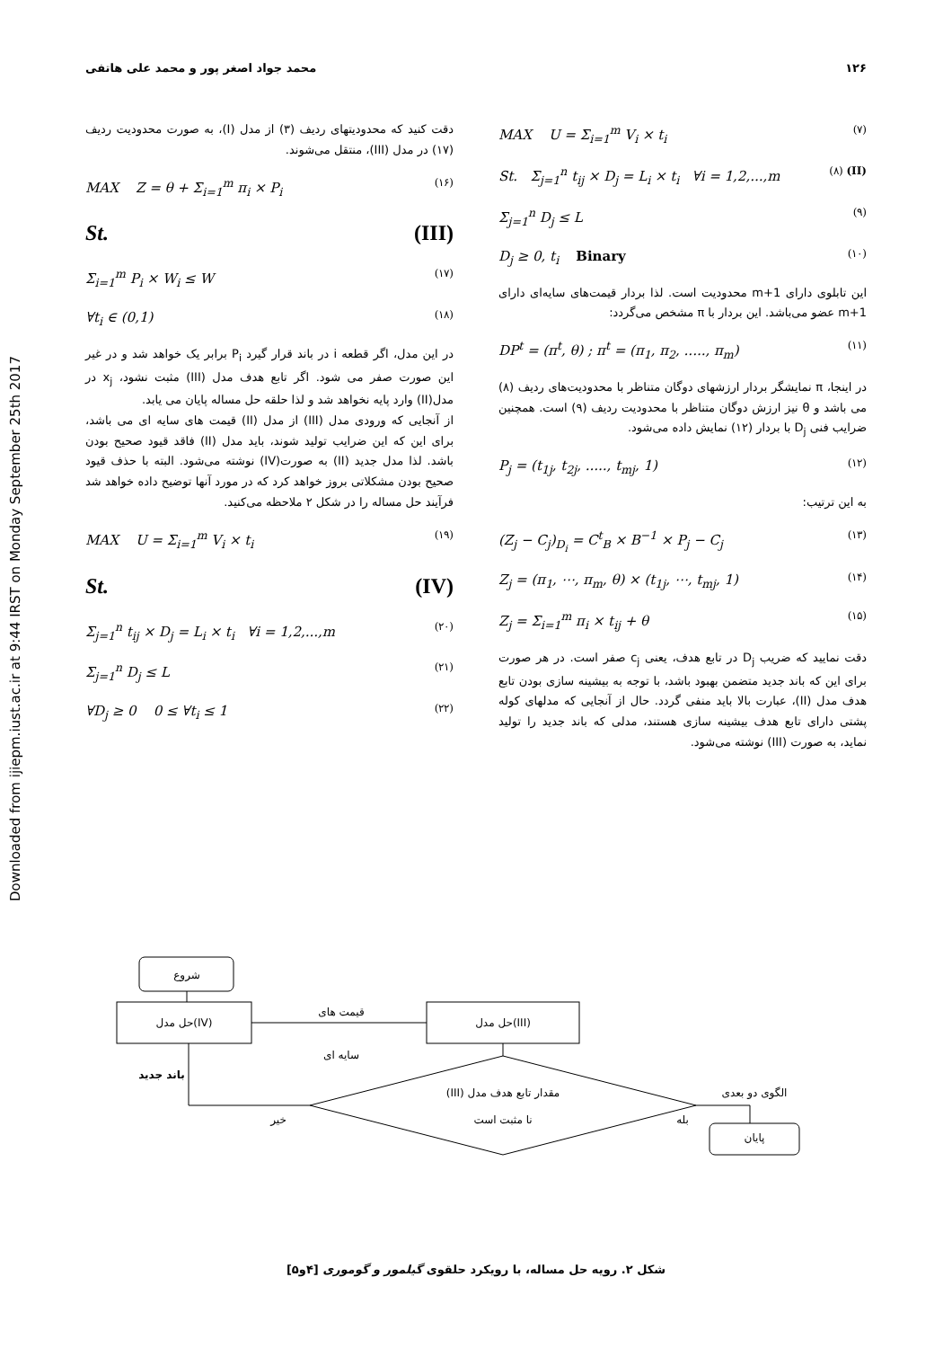Downloaded from ijiepm.iust.ac.ir at 9:44 IRST on Monday September 25th 2017
۱۲۶ محمد جواد اصغر پور و محمد علی هاتفی
MAX U = Σ<sub>i=1</sub><sup>m</sup> V<sub>i</sub> × t<sub>i</sub> (۷)
St. Σ<sub>j=1</sub><sup>n</sup> t<sub>ij</sub> × D<sub>j</sub> = L<sub>i</sub> × t<sub>i</sub> ∀i = 1,2,...,m (۸) (II)
Σ<sub>j=1</sub><sup>n</sup> D<sub>j</sub> ≤ L (۹)
D<sub>j</sub> ≥ 0, t<sub>i</sub> Binary (۱۰)
این تابلوی دارای m+1 محدودیت است. لذا بردار قیمت‌های سایه‌ای دارای m+1 عضو می‌باشد. این بردار با π مشخص می‌گردد:
DP<sup>t</sup> = (π<sup>t</sup>, θ) ; π<sup>t</sup> = (π<sub>1</sub>, π<sub>2</sub>, ....., π<sub>m</sub>) (۱۱)
در اینجا، π نمایشگر بردار ارزشهای دوگان متناظر با محدودیت‌های ردیف (۸) می باشد و θ نیز ارزش دوگان متناظر با محدودیت ردیف (۹) است. همچنین ضرایب فنی D<sub>j</sub> با بردار (۱۲) نمایش داده می‌شود.
P<sub>j</sub> = (t<sub>1j</sub>, t<sub>2j</sub>, ....., t<sub>mj</sub>, 1) (۱۲)
به این ترتیب:
(Z<sub>j</sub> − C<sub>j</sub>)<sub>D<sub>i</sub></sub> = C<sup>t</sup><sub>B</sub> × B<sup>−1</sup> × P<sub>j</sub> − C<sub>j</sub> (۱۳)
Z<sub>j</sub> = (π<sub>1</sub>, ⋯, π<sub>m</sub>, θ) × (t<sub>1j</sub>, ⋯, t<sub>mj</sub>, 1) (۱۴)
Z<sub>j</sub> = Σ<sub>i=1</sub><sup>m</sup> π<sub>i</sub> × t<sub>ij</sub> + θ (۱۵)
دقت نمایید که ضریب D<sub>j</sub> در تابع هدف، یعنی c<sub>j</sub> صفر است. در هر صورت برای این که باند جدید متضمن بهبود باشد، با توجه به بیشینه سازی بودن تابع هدف مدل (II)، عبارت بالا باید منفی گردد. حال از آنجایی که مدلهای کوله پشتی دارای تابع هدف بیشینه سازی هستند، مدلی که باند جدید را تولید نماید، به صورت (III) نوشته می‌شود.
دقت کنید که محدودیتهای ردیف (۳) از مدل (I)، به صورت محدودیت ردیف (۱۷) در مدل (III)، منتقل می‌شوند.
MAX Z = θ + Σ<sub>i=1</sub><sup>m</sup> π<sub>i</sub> × P<sub>i</sub> (۱۶)
St. (III)
Σ<sub>i=1</sub><sup>m</sup> P<sub>i</sub> × W<sub>i</sub> ≤ W (۱۷)
∀t<sub>i</sub> ∈ (0,1) (۱۸)
در این مدل، اگر قطعه i در باند قرار گیرد P<sub>i</sub> برابر یک خواهد شد و در غیر این صورت صفر می شود. اگر تابع هدف مدل (III) مثبت نشود، x<sub>j</sub> در مدل(II) وارد پایه نخواهد شد و لذا حلقه حل مساله پایان می یابد.
از آنجایی که ورودی مدل (III) از مدل (II) قیمت های سایه ای می باشد، برای این که این ضرایب تولید شوند، باید مدل (II) فاقد قیود صحیح بودن باشد. لذا مدل جدید (II) به صورت(IV) نوشته می‌شود. البته با حذف قیود صحیح بودن مشکلاتی بروز خواهد کرد که در مورد آنها توضیح داده خواهد شد فرآیند حل مساله را در شکل ۲ ملاحظه می‌کنید.
MAX U = Σ<sub>i=1</sub><sup>m</sup> V<sub>i</sub> × t<sub>i</sub> (۱۹)
St. (IV)
Σ<sub>j=1</sub><sup>n</sup> t<sub>ij</sub> × D<sub>j</sub> = L<sub>i</sub> × t<sub>i</sub> ∀i = 1,2,...,m (۲۰)
Σ<sub>j=1</sub><sup>n</sup> D<sub>j</sub> ≤ L (۲۱)
∀D<sub>j</sub> ≥ 0 0 ≤ ∀t<sub>i</sub> ≤ 1 (۲۲)
شروع
حل مدل(IV)
حل مدل(III)
قیمت های
سایه ای
(III) مقدار تابع هدف مدل
نا مثبت است
الگوی دو بعدی
پایان
بله
خیر
باند جدید
شکل ۲. رویه حل مساله، با رویکرد حلقوی گیلمور و گوموری [۴و۵]